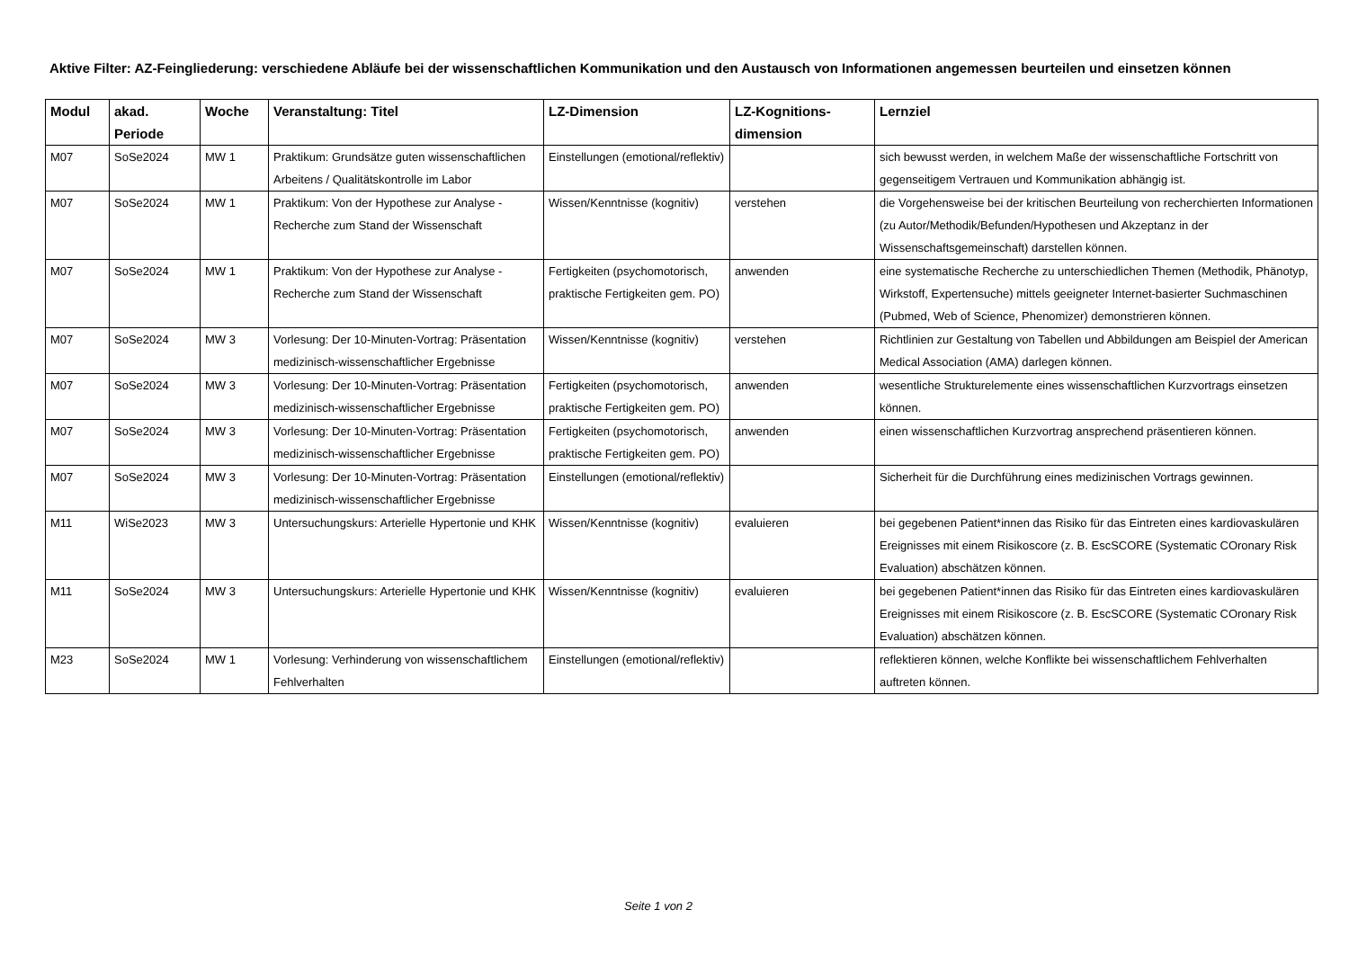Aktive Filter: AZ-Feingliederung: verschiedene Abläufe bei der wissenschaftlichen Kommunikation und den Austausch von Informationen angemessen beurteilen und einsetzen können
| Modul | akad. Periode | Woche | Veranstaltung: Titel | LZ-Dimension | LZ-Kognitions-dimension | Lernziel |
| --- | --- | --- | --- | --- | --- | --- |
| M07 | SoSe2024 | MW 1 | Praktikum: Grundsätze guten wissenschaftlichen Arbeitens / Qualitätskontrolle im Labor | Einstellungen (emotional/reflektiv) | | sich bewusst werden, in welchem Maße der wissenschaftliche Fortschritt von gegenseitigem Vertrauen und Kommunikation abhängig ist. |
| M07 | SoSe2024 | MW 1 | Praktikum: Von der Hypothese zur Analyse - Recherche zum Stand der Wissenschaft | Wissen/Kenntnisse (kognitiv) | verstehen | die Vorgehensweise bei der kritischen Beurteilung von recherchierten Informationen (zu Autor/Methodik/Befunden/Hypothesen und Akzeptanz in der Wissenschaftsgemeinschaft) darstellen können. |
| M07 | SoSe2024 | MW 1 | Praktikum: Von der Hypothese zur Analyse - Recherche zum Stand der Wissenschaft | Fertigkeiten (psychomotorisch, praktische Fertigkeiten gem. PO) | anwenden | eine systematische Recherche zu unterschiedlichen Themen (Methodik, Phänotyp, Wirkstoff, Expertensuche) mittels geeigneter Internet-basierter Suchmaschinen (Pubmed, Web of Science, Phenomizer) demonstrieren können. |
| M07 | SoSe2024 | MW 3 | Vorlesung: Der 10-Minuten-Vortrag: Präsentation medizinisch-wissenschaftlicher Ergebnisse | Wissen/Kenntnisse (kognitiv) | verstehen | Richtlinien zur Gestaltung von Tabellen und Abbildungen am Beispiel der American Medical Association (AMA) darlegen können. |
| M07 | SoSe2024 | MW 3 | Vorlesung: Der 10-Minuten-Vortrag: Präsentation medizinisch-wissenschaftlicher Ergebnisse | Fertigkeiten (psychomotorisch, praktische Fertigkeiten gem. PO) | anwenden | wesentliche Strukturelemente eines wissenschaftlichen Kurzvortrags einsetzen können. |
| M07 | SoSe2024 | MW 3 | Vorlesung: Der 10-Minuten-Vortrag: Präsentation medizinisch-wissenschaftlicher Ergebnisse | Fertigkeiten (psychomotorisch, praktische Fertigkeiten gem. PO) | anwenden | einen wissenschaftlichen Kurzvortrag ansprechend präsentieren können. |
| M07 | SoSe2024 | MW 3 | Vorlesung: Der 10-Minuten-Vortrag: Präsentation medizinisch-wissenschaftlicher Ergebnisse | Einstellungen (emotional/reflektiv) | | Sicherheit für die Durchführung eines medizinischen Vortrags gewinnen. |
| M11 | WiSe2023 | MW 3 | Untersuchungskurs: Arterielle Hypertonie und KHK | Wissen/Kenntnisse (kognitiv) | evaluieren | bei gegebenen Patient*innen das Risiko für das Eintreten eines kardiovaskulären Ereignisses mit einem Risikoscore (z. B. EscSCORE (Systematic COronary Risk Evaluation) abschätzen können. |
| M11 | SoSe2024 | MW 3 | Untersuchungskurs: Arterielle Hypertonie und KHK | Wissen/Kenntnisse (kognitiv) | evaluieren | bei gegebenen Patient*innen das Risiko für das Eintreten eines kardiovaskulären Ereignisses mit einem Risikoscore (z. B. EscSCORE (Systematic COronary Risk Evaluation) abschätzen können. |
| M23 | SoSe2024 | MW 1 | Vorlesung: Verhinderung von wissenschaftlichem Fehlverhalten | Einstellungen (emotional/reflektiv) | | reflektieren können, welche Konflikte bei wissenschaftlichem Fehlverhalten auftreten können. |
Seite 1 von 2